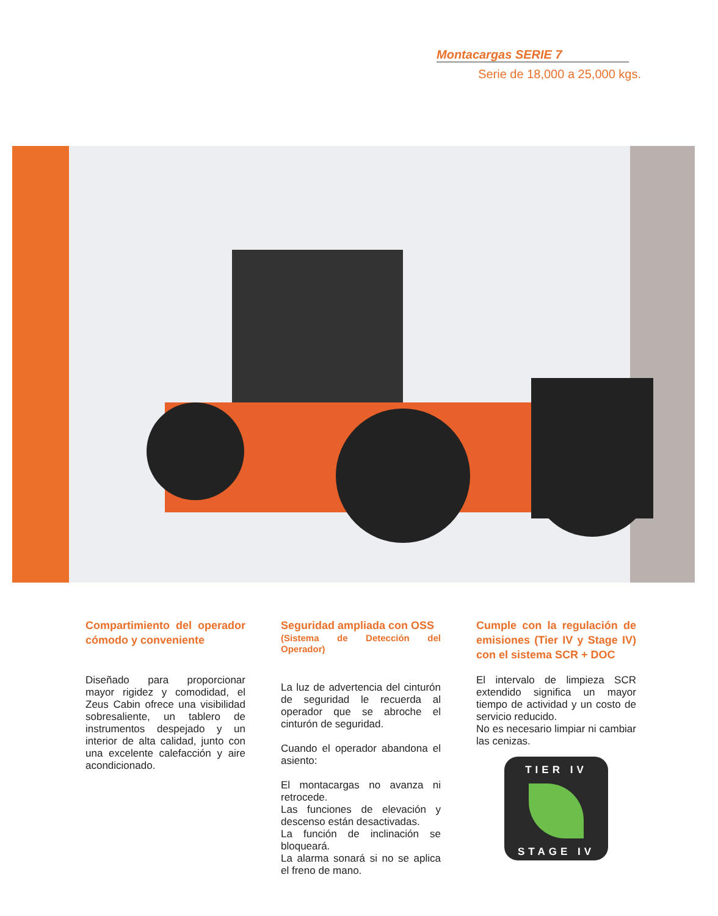Montacargas SERIE 7
Serie de 18,000 a 25,000 kgs.
Compartimiento del operador cómodo y conveniente
Diseñado para proporcionar mayor rigidez y comodidad, el Zeus Cabin ofrece una visibilidad sobresaliente, un tablero de instrumentos despejado y un interior de alta calidad, junto con una excelente calefacción y aire acondicionado.
Seguridad ampliada con OSS
(Sistema de Detección del Operador)
La luz de advertencia del cinturón de seguridad le recuerda al operador que se abroche el cinturón de seguridad.
Cuando el operador abandona el asiento:
El montacargas no avanza ni retrocede.
Las funciones de elevación y descenso están desactivadas.
La función de inclinación se bloqueará.
La alarma sonará si no se aplica el freno de mano.
Cumple con la regulación de emisiones (Tier IV y Stage IV) con el sistema SCR + DOC
El intervalo de limpieza SCR extendido significa un mayor tiempo de actividad y un costo de servicio reducido.
No es necesario limpiar ni cambiar las cenizas.
TIER IV
STAGE IV